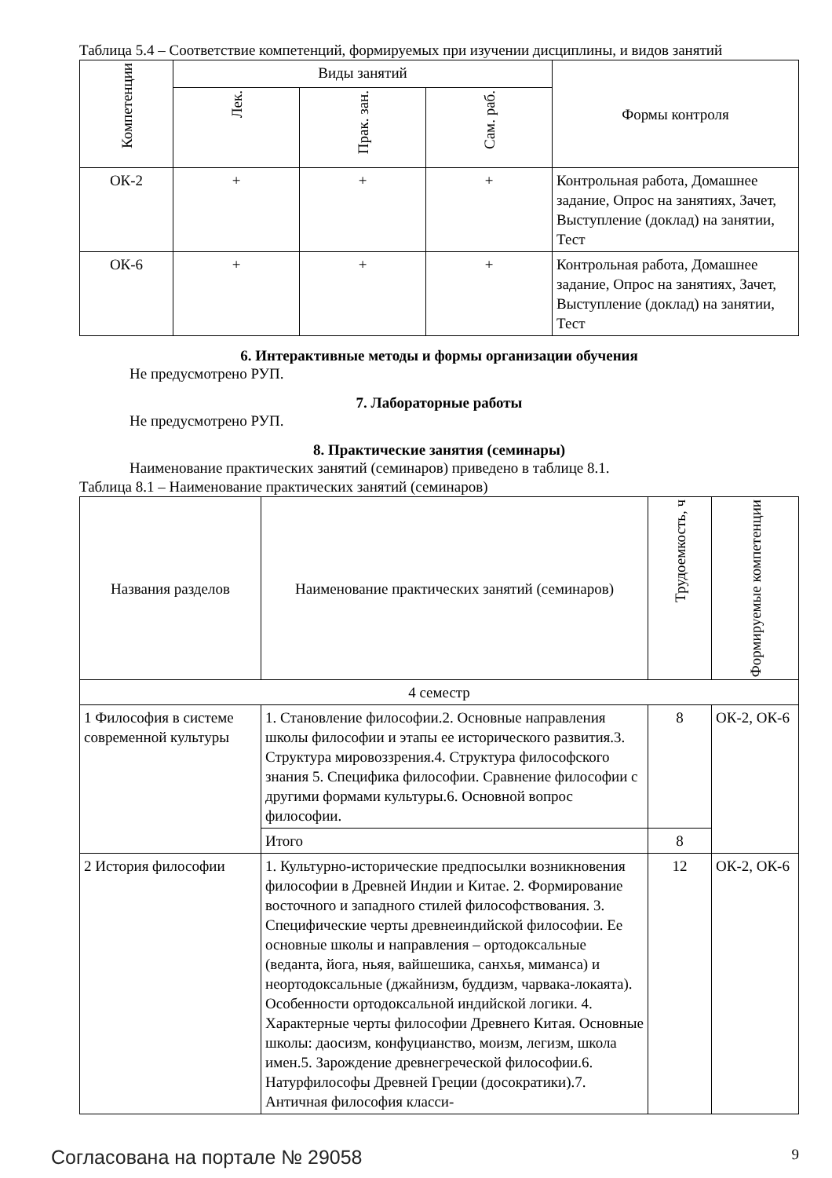Таблица 5.4 – Соответствие компетенций, формируемых при изучении дисциплины, и видов занятий
| Компетенции | Виды занятий | | | Формы контроля |
| --- | --- | --- | --- | --- |
| | Лек. | Прак. зан. | Сам. раб. | |
| ОК-2 | + | + | + | Контрольная работа, Домашнее задание, Опрос на занятиях, Зачет, Выступление (доклад) на занятии, Тест |
| ОК-6 | + | + | + | Контрольная работа, Домашнее задание, Опрос на занятиях, Зачет, Выступление (доклад) на занятии, Тест |
6. Интерактивные методы и формы организации обучения
Не предусмотрено РУП.
7. Лабораторные работы
Не предусмотрено РУП.
8. Практические занятия (семинары)
Наименование практических занятий (семинаров) приведено в таблице 8.1.
Таблица 8.1 – Наименование практических занятий (семинаров)
| Названия разделов | Наименование практических занятий (семинаров) | Трудоемкость, ч | Формируемые компетенции |
| --- | --- | --- | --- |
| 4 семестр | | | |
| 1 Философия в системе современной культуры | 1. Становление философии.2. Основные направления школы философии и этапы ее исторического развития.3. Структура мировоззрения.4. Структура философского знания 5. Специфика философии. Сравнение философии с другими формами культуры.6. Основной вопрос философии. | 8 | ОК-2, ОК-6 |
| | Итого | 8 | |
| 2 История философии | 1. Культурно-исторические предпосылки возникновения философии в Древней Индии и Китае. 2. Формирование восточного и западного стилей философствования. 3. Специфические черты древнеиндийской философии. Ее основные школы и направления – ортодоксальные (веданта, йога, ньяя, вайшешика, санхья, миманса) и неортодоксальные (джайнизм, буддизм, чарвака-локаята). Особенности ортодоксальной индийской логики. 4. Характерные черты философии Древнего Китая. Основные школы: даосизм, конфуцианство, моизм, легизм, школа имен.5. Зарождение древнегреческой философии.6. Натурфилософы Древней Греции (досократики).7. Античная философия класси- | 12 | ОК-2, ОК-6 |
Согласована на портале № 29058 9